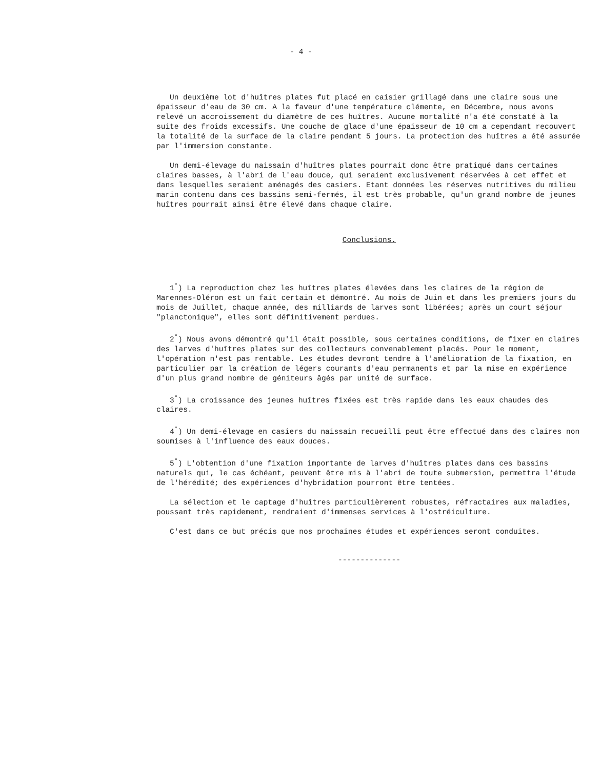- 4 -
Un deuxième lot d'huîtres plates fut placé en caisier grillagé dans une claire sous une épaisseur d'eau de 30 cm. A la faveur d'une température clémente, en Décembre, nous avons relevé un accroissement du diamètre de ces huîtres. Aucune mortalité n'a été constaté à la suite des froids excessifs. Une couche de glace d'une épaisseur de 10 cm a cependant recouvert la totalité de la surface de la claire pendant 5 jours. La protection des huîtres a été assurée par l'immersion constante.
Un demi-élevage du naissain d'huîtres plates pourrait donc être pratiqué dans certaines claires basses, à l'abri de l'eau douce, qui seraient exclusivement réservées à cet effet et dans lesquelles seraient aménagés des casiers. Etant données les réserves nutritives du milieu marin contenu dans ces bassins semi-fermés, il est très probable, qu'un grand nombre de jeunes huîtres pourrait ainsi être élevé dans chaque claire.
Conclusions.
1<sup>°</sup>) La reproduction chez les huîtres plates élevées dans les claires de la région de Marennes-Oléron est un fait certain et démontré. Au mois de Juin et dans les premiers jours du mois de Juillet, chaque année, des milliards de larves sont libérées; après un court séjour "planctonique", elles sont définitivement perdues.
2<sup>°</sup>) Nous avons démontré qu'il était possible, sous certaines conditions, de fixer en claires des larves d'huîtres plates sur des collecteurs convenablement placés. Pour le moment, l'opération n'est pas rentable. Les études devront tendre à l'amélioration de la fixation, en particulier par la création de légers courants d'eau permanents et par la mise en expérience d'un plus grand nombre de géniteurs âgés par unité de surface.
3<sup>°</sup>) La croissance des jeunes huîtres fixées est très rapide dans les eaux chaudes des claires.
4<sup>°</sup>) Un demi-élevage en casiers du naissain recueilli peut être effectué dans des claires non soumises à l'influence des eaux douces.
5<sup>°</sup>) L'obtention d'une fixation importante de larves d'huîtres plates dans ces bassins naturels qui, le cas échéant, peuvent être mis à l'abri de toute submersion, permettra l'étude de l'hérédité; des expériences d'hybridation pourront être tentées.
La sélection et le captage d'huîtres particulièrement robustes, réfractaires aux maladies, poussant très rapidement, rendraient d'immenses services à l'ostréiculture.
C'est dans ce but précis que nos prochaines études et expériences seront conduites.
--------------